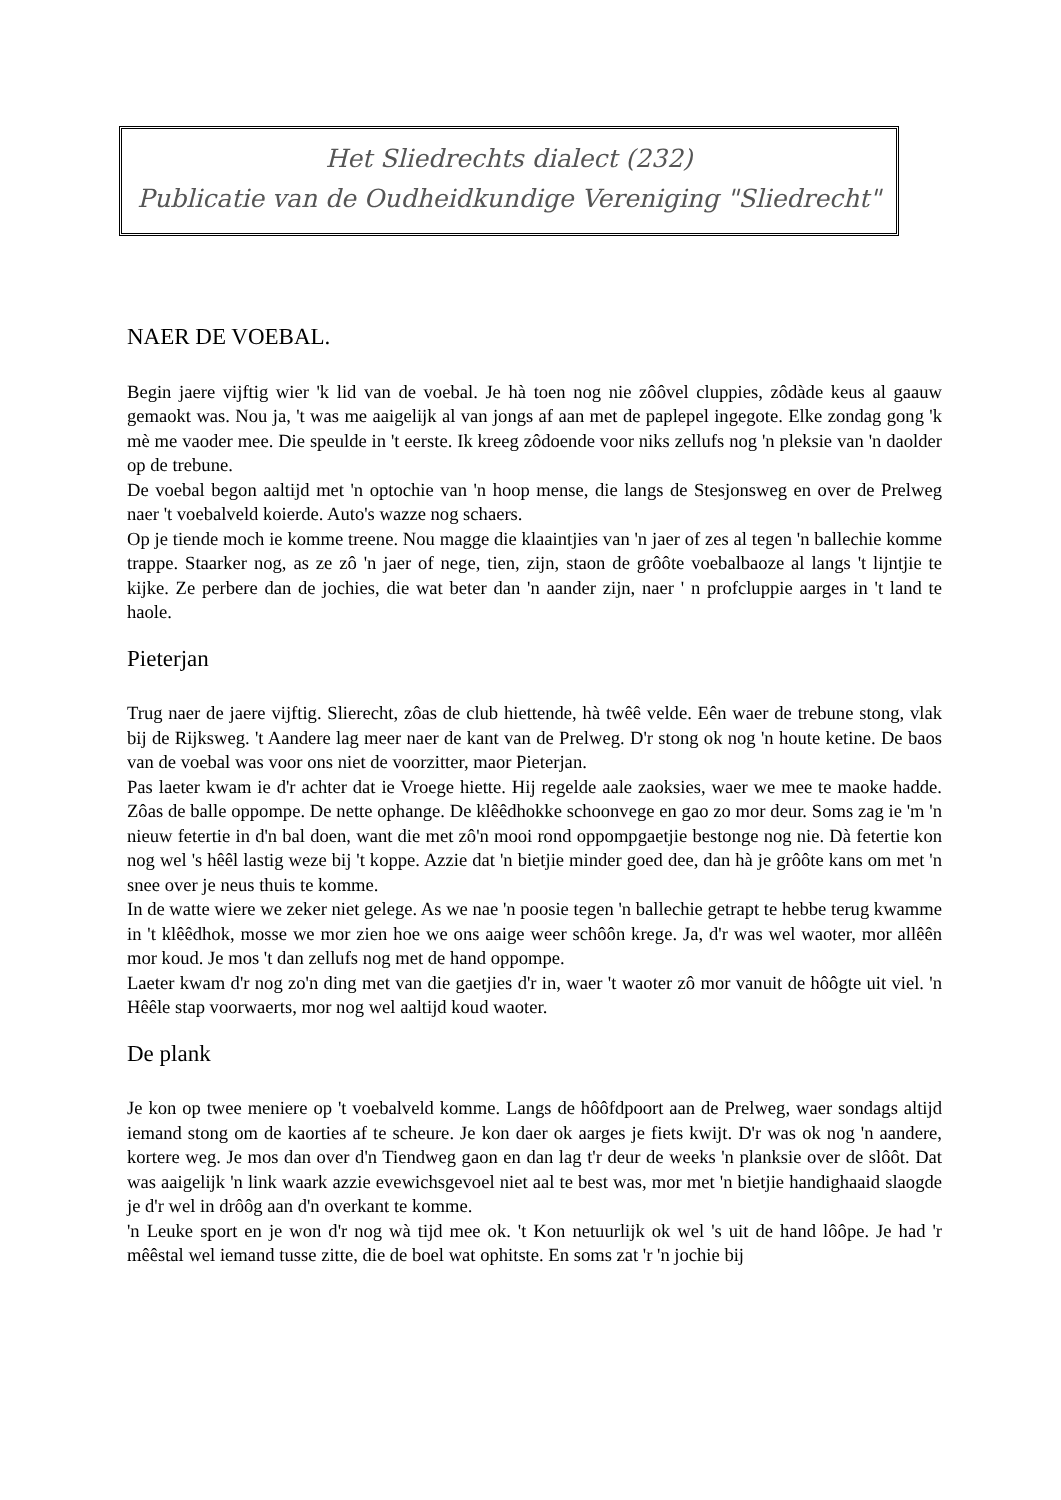Het Sliedrechts dialect (232)
Publicatie van de Oudheidkundige Vereniging "Sliedrecht"
NAER DE VOEBAL.
Begin jaere vijftig wier 'k lid van de voebal. Je hà toen nog nie zôôvel cluppies, zôdàde keus al gaauw gemaokt was. Nou ja, 't was me aaigelijk al van jongs af aan met de paplepel ingegote. Elke zondag gong 'k mè me vaoder mee. Die speulde in 't eerste. Ik kreeg zôdoende voor niks zellufs nog 'n pleksie van 'n daolder op de trebune.
De voebal begon aaltijd met 'n optochie van 'n hoop mense, die langs de Stesjonsweg en over de Prelweg naer 't voebalveld koierde. Auto's wazze nog schaers.
Op je tiende moch ie komme treene. Nou magge die klaaintjies van 'n jaer of zes al tegen 'n ballechie komme trappe. Staarker nog, as ze zô 'n jaer of nege, tien, zijn, staon de grôôte voebalbaoze al langs 't lijntjie te kijke. Ze perbere dan de jochies, die wat beter dan 'n aander zijn, naer ' n profcluppie aarges in 't land te haole.
Pieterjan
Trug naer de jaere vijftig. Slierecht, zôas de club hiettende, hà twêê velde. Eên waer de trebune stong, vlak bij de Rijksweg. 't Aandere lag meer naer de kant van de Prelweg. D'r stong ok nog 'n houte ketine. De baos van de voebal was voor ons niet de voorzitter, maor Pieterjan.
Pas laeter kwam ie d'r achter dat ie Vroege hiette. Hij regelde aale zaoksies, waer we mee te maoke hadde. Zôas de balle oppompe. De nette ophange. De klêêdhokke schoonvege en gao zo mor deur. Soms zag ie 'm 'n nieuw fetertie in d'n bal doen, want die met zô'n mooi rond oppompgaetjie bestonge nog nie. Dà fetertie kon nog wel 's hêêl lastig weze bij 't koppe. Azzie dat 'n bietjie minder goed dee, dan hà je grôôte kans om met 'n snee over je neus thuis te komme.
In de watte wiere we zeker niet gelege. As we nae 'n poosie tegen 'n ballechie getrapt te hebbe terug kwamme in 't klêêdhok, mosse we mor zien hoe we ons aaige weer schôôn krege. Ja, d'r was wel waoter, mor allêên mor koud. Je mos 't dan zellufs nog met de hand oppompe.
Laeter kwam d'r nog zo'n ding met van die gaetjies d'r in, waer 't waoter zô mor vanuit de hôôgte uit viel. 'n Hêêle stap voorwaerts, mor nog wel aaltijd koud waoter.
De plank
Je kon op twee meniere op 't voebalveld komme. Langs de hôôfdpoort aan de Prelweg, waer sondags altijd iemand stong om de kaorties af te scheure. Je kon daer ok aarges je fiets kwijt. D'r was ok nog 'n aandere, kortere weg. Je mos dan over d'n Tiendweg gaon en dan lag t'r deur de weeks 'n planksie over de slôôt. Dat was aaigelijk 'n link waark azzie evewichsgevoel niet aal te best was, mor met 'n bietjie handighaaid slaogde je d'r wel in drôôg aan d'n overkant te komme.
'n Leuke sport en je won d'r nog wà tijd mee ok. 't Kon netuurlijk ok wel 's uit de hand lôôpe. Je had 'r mêêstal wel iemand tusse zitte, die de boel wat ophitste. En soms zat 'r 'n jochie bij